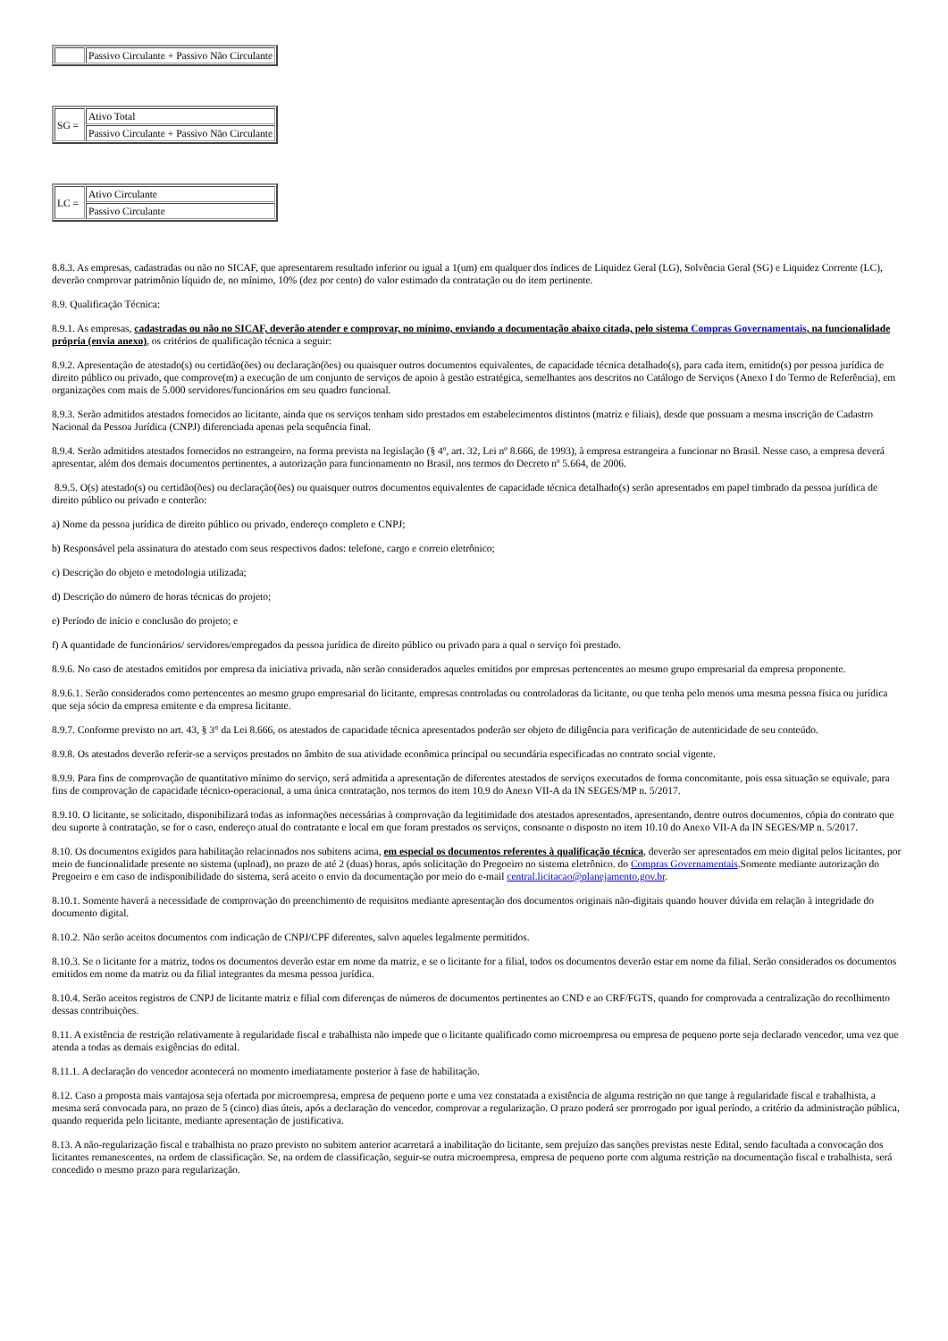| | Passivo Circulante + Passivo Não Circulante |
| SG = | Ativo Total |
| | Passivo Circulante + Passivo Não Circulante |
| LC = | Ativo Circulante |
| | Passivo Circulante |
8.8.3. As empresas, cadastradas ou não no SICAF, que apresentarem resultado inferior ou igual a 1(um) em qualquer dos índices de Liquidez Geral (LG), Solvência Geral (SG) e Liquidez Corrente (LC), deverão comprovar patrimônio líquido de, no mínimo, 10% (dez por cento) do valor estimado da contratação ou do item pertinente.
8.9. Qualificação Técnica:
8.9.1. As empresas, cadastradas ou não no SICAF, deverão atender e comprovar, no mínimo, enviando a documentação abaixo citada, pelo sistema Compras Governamentais, na funcionalidade própria (envia anexo), os critérios de qualificação técnica a seguir:
8.9.2. Apresentação de atestado(s) ou certidão(ões) ou declaração(ões) ou quaisquer outros documentos equivalentes, de capacidade técnica detalhado(s), para cada item, emitido(s) por pessoa jurídica de direito público ou privado, que comprove(m) a execução de um conjunto de serviços de apoio à gestão estratégica, semelhantes aos descritos no Catálogo de Serviços (Anexo I do Termo de Referência), em organizações com mais de 5.000 servidores/funcionários em seu quadro funcional.
8.9.3. Serão admitidos atestados fornecidos ao licitante, ainda que os serviços tenham sido prestados em estabelecimentos distintos (matriz e filiais), desde que possuam a mesma inscrição de Cadastro Nacional da Pessoa Jurídica (CNPJ) diferenciada apenas pela sequência final.
8.9.4. Serão admitidos atestados fornecidos no estrangeiro, na forma prevista na legislação (§ 4º, art. 32, Lei nº 8.666, de 1993), à empresa estrangeira a funcionar no Brasil. Nesse caso, a empresa deverá apresentar, além dos demais documentos pertinentes, a autorização para funcionamento no Brasil, nos termos do Decreto nº 5.664, de 2006.
8.9.5. O(s) atestado(s) ou certidão(ões) ou declaração(ões) ou quaisquer outros documentos equivalentes de capacidade técnica detalhado(s) serão apresentados em papel timbrado da pessoa jurídica de direito público ou privado e conterão:
a) Nome da pessoa jurídica de direito público ou privado, endereço completo e CNPJ;
b) Responsável pela assinatura do atestado com seus respectivos dados: telefone, cargo e correio eletrônico;
c) Descrição do objeto e metodologia utilizada;
d) Descrição do número de horas técnicas do projeto;
e) Período de início e conclusão do projeto; e
f) A quantidade de funcionários/ servidores/empregados da pessoa jurídica de direito público ou privado para a qual o serviço foi prestado.
8.9.6. No caso de atestados emitidos por empresa da iniciativa privada, não serão considerados aqueles emitidos por empresas pertencentes ao mesmo grupo empresarial da empresa proponente.
8.9.6.1. Serão considerados como pertencentes ao mesmo grupo empresarial do licitante, empresas controladas ou controladoras da licitante, ou que tenha pelo menos uma mesma pessoa física ou jurídica que seja sócio da empresa emitente e da empresa licitante.
8.9.7. Conforme previsto no art. 43, § 3° da Lei 8.666, os atestados de capacidade técnica apresentados poderão ser objeto de diligência para verificação de autenticidade de seu conteúdo.
8.9.8. Os atestados deverão referir-se a serviços prestados no âmbito de sua atividade econômica principal ou secundária especificadas no contrato social vigente.
8.9.9. Para fins de comprovação de quantitativo mínimo do serviço, será admitida a apresentação de diferentes atestados de serviços executados de forma concomitante, pois essa situação se equivale, para fins de comprovação de capacidade técnico-operacional, a uma única contratação, nos termos do item 10.9 do Anexo VII-A da IN SEGES/MP n. 5/2017.
8.9.10. O licitante, se solicitado, disponibilizará todas as informações necessárias à comprovação da legitimidade dos atestados apresentados, apresentando, dentre outros documentos, cópia do contrato que deu suporte à contratação, se for o caso, endereço atual do contratante e local em que foram prestados os serviços, consoante o disposto no item 10.10 do Anexo VII-A da IN SEGES/MP n. 5/2017.
8.10. Os documentos exigidos para habilitação relacionados nos subitens acima, em especial os documentos referentes à qualificação técnica, deverão ser apresentados em meio digital pelos licitantes, por meio de funcionalidade presente no sistema (upload), no prazo de até 2 (duas) horas, após solicitação do Pregoeiro no sistema eletrônico. do Compras Governamentais.Somente mediante autorização do Pregoeiro e em caso de indisponibilidade do sistema, será aceito o envio da documentação por meio do e-mail central.licitacao@planejamento.gov.br.
8.10.1. Somente haverá a necessidade de comprovação do preenchimento de requisitos mediante apresentação dos documentos originais não-digitais quando houver dúvida em relação à integridade do documento digital.
8.10.2. Não serão aceitos documentos com indicação de CNPJ/CPF diferentes, salvo aqueles legalmente permitidos.
8.10.3. Se o licitante for a matriz, todos os documentos deverão estar em nome da matriz, e se o licitante for a filial, todos os documentos deverão estar em nome da filial. Serão considerados os documentos emitidos em nome da matriz ou da filial integrantes da mesma pessoa jurídica.
8.10.4. Serão aceitos registros de CNPJ de licitante matriz e filial com diferenças de números de documentos pertinentes ao CND e ao CRF/FGTS, quando for comprovada a centralização do recolhimento dessas contribuições.
8.11. A existência de restrição relativamente à regularidade fiscal e trabalhista não impede que o licitante qualificado como microempresa ou empresa de pequeno porte seja declarado vencedor, uma vez que atenda a todas as demais exigências do edital.
8.11.1. A declaração do vencedor acontecerá no momento imediatamente posterior à fase de habilitação.
8.12. Caso a proposta mais vantajosa seja ofertada por microempresa, empresa de pequeno porte e uma vez constatada a existência de alguma restrição no que tange à regularidade fiscal e trabalhista, a mesma será convocada para, no prazo de 5 (cinco) dias úteis, após a declaração do vencedor, comprovar a regularização. O prazo poderá ser prorrogado por igual período, a critério da administração pública, quando requerida pelo licitante, mediante apresentação de justificativa.
8.13. A não-regularização fiscal e trabalhista no prazo previsto no subitem anterior acarretará a inabilitação do licitante, sem prejuízo das sanções previstas neste Edital, sendo facultada a convocação dos licitantes remanescentes, na ordem de classificação. Se, na ordem de classificação, seguir-se outra microempresa, empresa de pequeno porte com alguma restrição na documentação fiscal e trabalhista, será concedido o mesmo prazo para regularização.